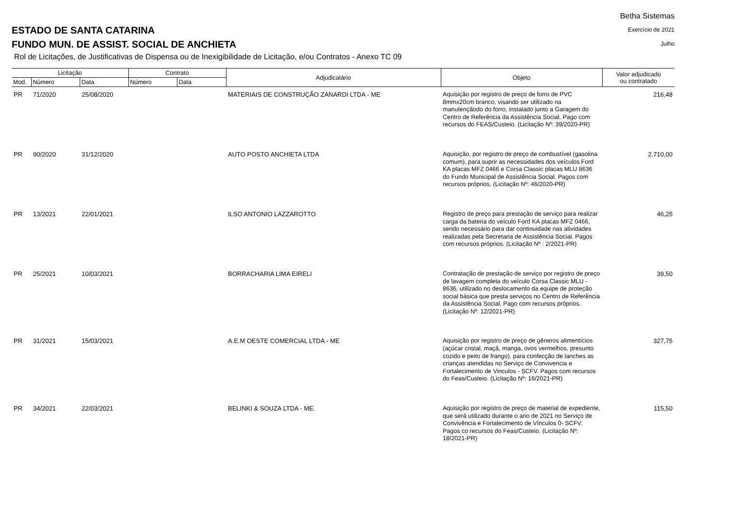ESTADO DE SANTA CATARINA
FUNDO MUN. DE ASSIST. SOCIAL DE ANCHIETA
Betha Sistemas
Exercício de 2021
Julho
Rol de Licitações, de Justificativas de Dispensa ou de Inexigibilidade de Licitação, e/ou Contratos - Anexo TC 09
| Licitação | | | Contrato | | Adjudicatário | Objeto | Valor adjudicado ou contratado |
| --- | --- | --- | --- | --- | --- | --- | --- |
| Mod. | Número | Data | Número | Data | | | |
| PR | 71/2020 | 25/08/2020 | | | MATERIAIS DE CONSTRUÇÃO ZANARDI LTDA - ME | Aquisição por registro de preço de forro de PVC 8mmx20cm branco, visando ser utilizado na manutençãodo do forro, instalado junto a Garagem do Centro de Referência da Assistência Social. Pago com recursos do FEAS/Custeio. (Licitação Nº: 39/2020-PR) | 216,48 |
| PR | 90/2020 | 31/12/2020 | | | AUTO POSTO ANCHIETA LTDA | Aquisição, por registro de preço de combustível (gasolina comum), para suprir as necessidades dos veículos Ford KA placas MFZ 0466 e Corsa Classic placas MLU 8636 do Fundo Municipal de Assistência Social. Pagos com recursos próprios. (Licitação Nº: 46/2020-PR) | 2.710,00 |
| PR | 13/2021 | 22/01/2021 | | | ILSO ANTONIO LAZZAROTTO | Registro de preço para prestação de serviço para realizar carga da bateria do veículo Ford KA placas MFZ 0466, sendo necessário para dar continuidade nas atividades realizadas pela Secretaria de Assistência Social. Pagos com recursos próprios. (Licitação Nº : 2/2021-PR) | 46,25 |
| PR | 25/2021 | 10/03/2021 | | | BORRACHARIA LIMA EIRELI | Contratação de prestação de serviço por registro de preço de lavagem completa do veículo Corsa Classic MLU - 8636, utilizado no deslocamento da equipe de proteção social básica que presta serviços no Centro de Referência da Assistência Social. Pago com recursos próprios. (Licitação Nº: 12/2021-PR) | 39,50 |
| PR | 31/2021 | 15/03/2021 | | | A.E.M OESTE COMERCIAL LTDA - ME | Aquisição por registro de preço de gêneros alimentícios (açúcar cristal, maçã, manga, ovos vermelhos, presunto cozido e peito de frango), para confecção de lanches as crianças atendidas no Serviço de Convivencia e Fortalecimento de Vinculos - SCFV. Pagos com recursos do Feas/Custeio. (Licitação Nº: 16/2021-PR) | 327,75 |
| PR | 34/2021 | 22/03/2021 | | | BELINKI & SOUZA LTDA - ME. | Aquisição por registro de preço de material de expediente, que será utilizado durante o ano de 2021 no Serviço de Convivência e Fortalecimento de Vínculos 0- SCFV. Pagos co recursos do Feas/Custeio. (Licitação Nº: 18/2021-PR) | 115,50 |